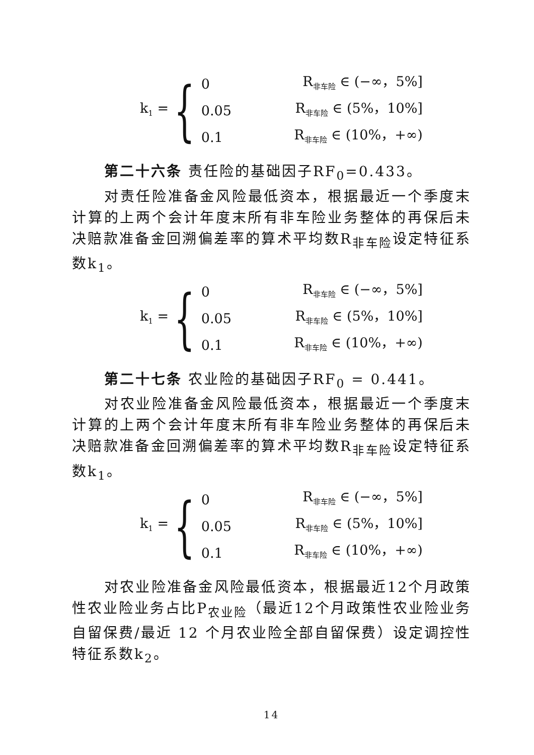k<sub>1</sub> = {
0 R<sub>非车险</sub> ∈ (−∞，5%]
0.05 R<sub>非车险</sub> ∈ (5%，10%]
0.1 R<sub>非车险</sub> ∈ (10%，+∞)
第二十六条 责任险的基础因子RF<sub>0</sub>=0.433。
对责任险准备金风险最低资本，根据最近一个季度末计算的上两个会计年度末所有非车险业务整体的再保后未决赔款准备金回溯偏差率的算术平均数R<sub>非车险</sub>设定特征系数k<sub>1</sub>。
k<sub>1</sub> = {
0 R<sub>非车险</sub> ∈ (−∞，5%]
0.05 R<sub>非车险</sub> ∈ (5%，10%]
0.1 R<sub>非车险</sub> ∈ (10%，+∞)
第二十七条 农业险的基础因子RF<sub>0</sub> = 0.441。
对农业险准备金风险最低资本，根据最近一个季度末计算的上两个会计年度末所有非车险业务整体的再保后未决赔款准备金回溯偏差率的算术平均数R<sub>非车险</sub>设定特征系数k<sub>1</sub>。
k<sub>1</sub> = {
0 R<sub>非车险</sub> ∈ (−∞，5%]
0.05 R<sub>非车险</sub> ∈ (5%，10%]
0.1 R<sub>非车险</sub> ∈ (10%，+∞)
对农业险准备金风险最低资本，根据最近12个月政策性农业险业务占比P<sub>农业险</sub>（最近12个月政策性农业险业务自留保费/最近 12 个月农业险全部自留保费）设定调控性特征系数k<sub>2</sub>。
14